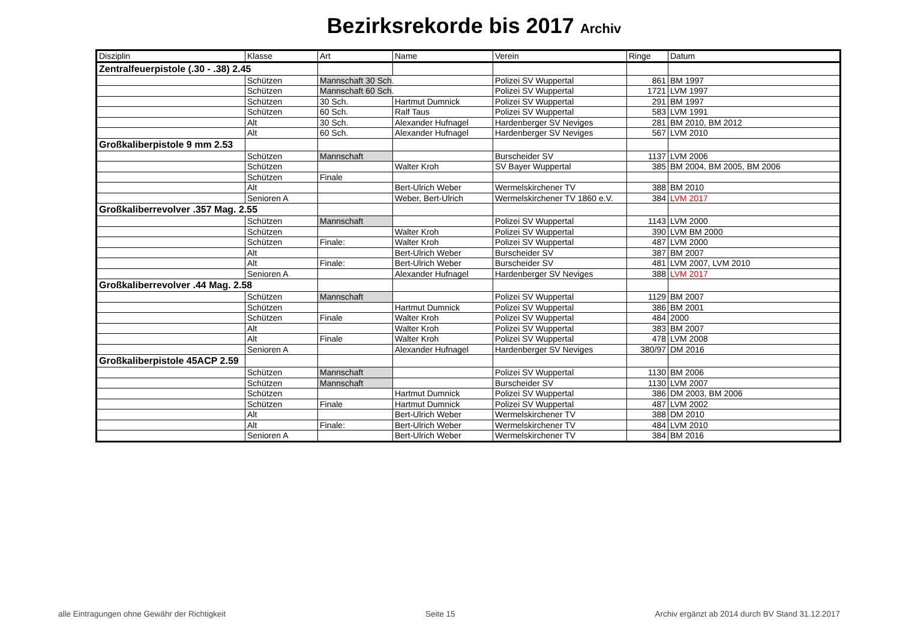Bezirksrekorde bis 2017 Archiv
| Disziplin | Klasse | Art | Name | Verein | Ringe | Datum |
| --- | --- | --- | --- | --- | --- | --- |
| Zentralfeuerpistole (.30 - .38) 2.45 | | | | | | |
| | Schützen | Mannschaft 30 Sch . | | Polizei SV Wuppertal | 861 | BM 1997 |
| | Schützen | Mannschaft 60 Sch . | | Polizei SV Wuppertal | 1721 | LVM 1997 |
| | Schützen | 30 Sch. | Hartmut Dumnick | Polizei SV Wuppertal | 291 | BM 1997 |
| | Schützen | 60 Sch. | Ralf Taus | Polizei SV Wuppertal | 583 | LVM 1991 |
| | Alt | 30 Sch. | Alexander Hufnagel | Hardenberger SV Neviges | 281 | BM 2010, BM 2012 |
| | Alt | 60 Sch. | Alexander Hufnagel | Hardenberger SV Neviges | 567 | LVM 2010 |
| Großkaliberpistole 9 mm 2.53 | | | | | | |
| | Schützen | Mannschaft | | Burscheider SV | 1137 | LVM 2006 |
| | Schützen | | Walter Kroh | SV Bayer Wuppertal | 385 | BM 2004, BM 2005, BM 2006 |
| | Schützen | Finale | | | | |
| | Alt | | Bert-Ulrich Weber | Wermelskirchener TV | 388 | BM 2010 |
| | Senioren A | | Weber, Bert-Ulrich | Wermelskirchener TV 1860 e.V. | 384 | LVM 2017 |
| Großkaliberrevolver .357 Mag. 2.55 | | | | | | |
| | Schützen | Mannschaft | | Polizei SV Wuppertal | 1143 | LVM 2000 |
| | Schützen | | Walter Kroh | Polizei SV Wuppertal | 390 | LVM BM 2000 |
| | Schützen | Finale: | Walter Kroh | Polizei SV Wuppertal | 487 | LVM 2000 |
| | Alt | | Bert-Ulrich Weber | Burscheider SV | 387 | BM 2007 |
| | Alt | Finale: | Bert-Ulrich Weber | Burscheider SV | 481 | LVM 2007, LVM 2010 |
| | Senioren A | | Alexander Hufnagel | Hardenberger SV Neviges | 388 | LVM 2017 |
| Großkaliberrevolver .44 Mag. 2.58 | | | | | | |
| | Schützen | Mannschaft | | Polizei SV Wuppertal | 1129 | BM 2007 |
| | Schützen | | Hartmut Dumnick | Polizei SV Wuppertal | 386 | BM 2001 |
| | Schützen | Finale | Walter Kroh | Polizei SV Wuppertal | 484 | 2000 |
| | Alt | | Walter Kroh | Polizei SV Wuppertal | 383 | BM 2007 |
| | Alt | Finale | Walter Kroh | Polizei SV Wuppertal | 478 | LVM 2008 |
| | Senioren A | | Alexander Hufnagel | Hardenberger SV Neviges | 380/97 | DM 2016 |
| Großkaliberpistole 45ACP 2.59 | | | | | | |
| | Schützen | Mannschaft | | Polizei SV Wuppertal | 1130 | BM 2006 |
| | Schützen | Mannschaft | | Burscheider SV | 1130 | LVM 2007 |
| | Schützen | | Hartmut Dumnick | Polizei SV Wuppertal | 386 | DM 2003, BM 2006 |
| | Schützen | Finale | Hartmut Dumnick | Polizei SV Wuppertal | 487 | LVM 2002 |
| | Alt | | Bert-Ulrich Weber | Wermelskirchener TV | 388 | DM 2010 |
| | Alt | Finale: | Bert-Ulrich Weber | Wermelskirchener TV | 484 | LVM 2010 |
| | Senioren A | | Bert-Ulrich Weber | Wermelskirchener TV | 384 | BM 2016 |
alle Eintragungen ohne Gewähr der Richtigkeit Seite 15 Archiv ergänzt ab 2014 durch BV Stand 31.12.2017